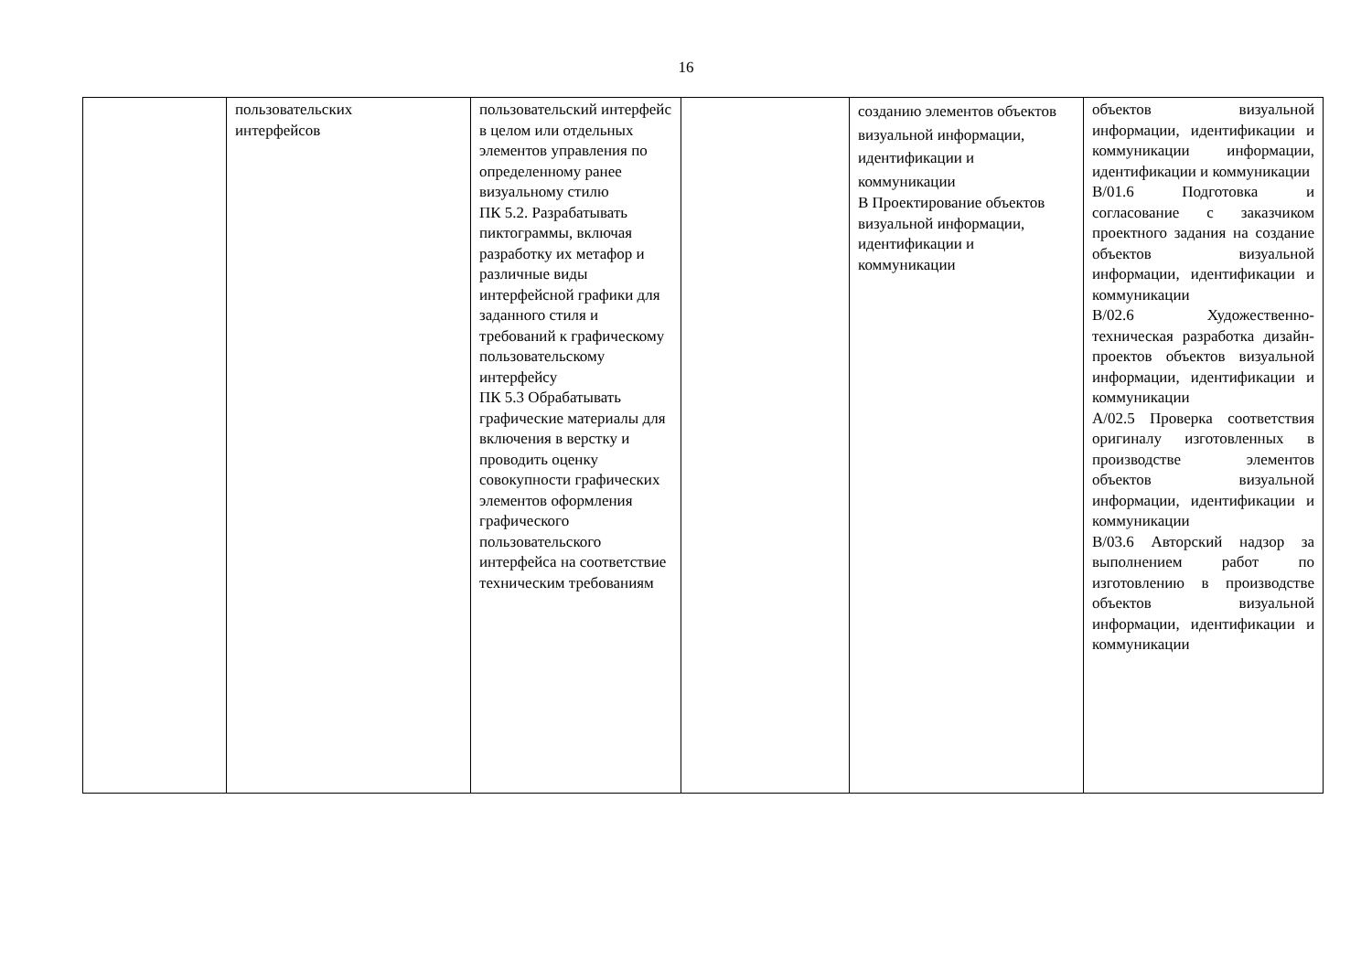16
| | пользовательских интерфейсов | пользовательский интерфейс в целом или отдельных элементов управления по определенному ранее визуальному стилю ПК 5.2. Разрабатывать пиктограммы, включая разработку их метафор и различные виды интерфейсной графики для заданного стиля и требований к графическому пользовательскому интерфейсу ПК 5.3 Обрабатывать графические материалы для включения в верстку и проводить оценку совокупности графических элементов оформления графического пользовательского интерфейса на соответствие техническим требованиям | | созданию элементов объектов визуальной информации, идентификации и коммуникации В Проектирование объектов визуальной информации, идентификации и коммуникации | объектов визуальной информации, идентификации и коммуникации информации, идентификации и коммуникации В/01.6 Подготовка и согласование с заказчиком проектного задания на создание объектов визуальной информации, идентификации и коммуникации В/02.6 Художественно-техническая разработка дизайн- проектов объектов визуальной информации, идентификации и коммуникации А/02.5 Проверка соответствия оригиналу изготовленных в производстве элементов объектов визуальной информации, идентификации и коммуникации В/03.6 Авторский надзор за выполнением работ по изготовлению в производстве объектов визуальной информации, идентификации и коммуникации |